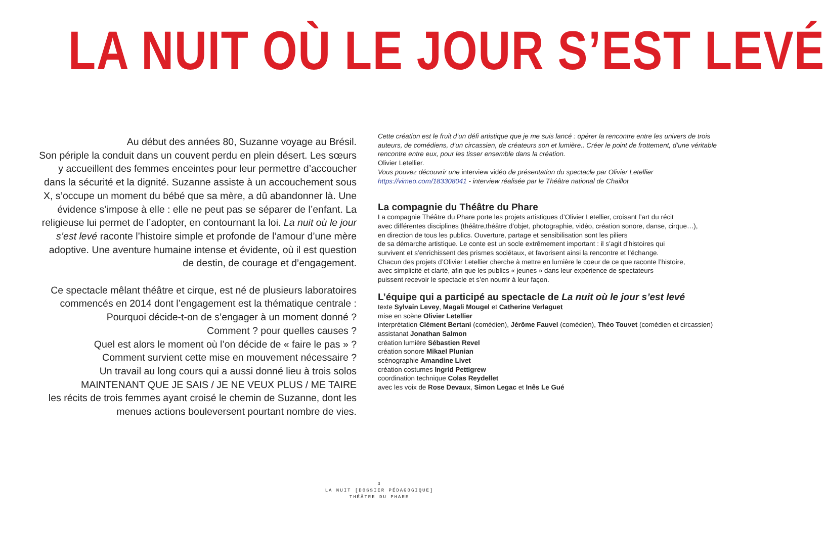LA NUIT OÙ LE JOUR S’EST LEVÉ
Au début des années 80, Suzanne voyage au Brésil.
Son périple la conduit dans un couvent perdu en plein désert. Les sœurs y accueillent des femmes enceintes pour leur permettre d’accoucher dans la sécurité et la dignité. Suzanne assiste à un accouchement sous X, s’occupe un moment du bébé que sa mère, a dû abandonner là. Une évidence s’impose à elle : elle ne peut pas se séparer de l’enfant. La religieuse lui permet de l’adopter, en contournant la loi. La nuit où le jour s’est levé raconte l’histoire simple et profonde de l’amour d’une mère adoptive. Une aventure humaine intense et évidente, où il est question de destin, de courage et d’engagement.
Ce spectacle mêlant théâtre et cirque, est né de plusieurs laboratoires commencés en 2014 dont l’engagement est la thématique centrale :
Pourquoi décide-t-on de s’engager à un moment donné ?
Comment ? pour quelles causes ?
Quel est alors le moment où l’on décide de « faire le pas » ?
Comment survient cette mise en mouvement nécessaire ?
Un travail au long cours qui a aussi donné lieu à trois solos
MAINTENANT QUE JE SAIS / JE NE VEUX PLUS / ME TAIRE
les récits de trois femmes ayant croisé le chemin de Suzanne, dont les menues actions bouleversent pourtant nombre de vies.
Cette création est le fruit d’un défi artistique que je me suis lancé : opérer la rencontre entre les univers de trois auteurs, de comédiens, d’un circassien, de créateurs son et lumière.. Créer le point de frottement, d’une véritable rencontre entre eux, pour les tisser ensemble dans la création.
Olivier Letellier.
Vous pouvez découvrir une interview vidéo de présentation du spectacle par Olivier Letellier
https://vimeo.com/183308041 - interview réalisée par le Théâtre national de Chaillot
La compagnie du Théâtre du Phare
La compagnie Théâtre du Phare porte les projets artistiques d’Olivier Letellier, croisant l’art du récit
avec différentes disciplines (théâtre,théâtre d’objet, photographie, vidéo, création sonore, danse, cirque…),
en direction de tous les publics. Ouverture, partage et sensibilisation sont les piliers
de sa démarche artistique. Le conte est un socle extrêmement important : il s’agit d’histoires qui
survivent et s’enrichissent des prismes sociétaux, et favorisent ainsi la rencontre et l’échange.
Chacun des projets d’Olivier Letellier cherche à mettre en lumière le coeur de ce que raconte l’histoire,
avec simplicité et clarté, afin que les publics « jeunes » dans leur expérience de spectateurs
puissent recevoir le spectacle et s’en nourrir à leur façon.
L’équipe qui a participé au spectacle de La nuit où le jour s’est levé
texte Sylvain Levey, Magali Mougel et Catherine Verlaguet
mise en scène Olivier Letellier
interprétation Clément Bertani (comédien), Jérôme Fauvel (comédien), Théo Touvet (comédien et circassien)
assistanat Jonathan Salmon
création lumière Sébastien Revel
création sonore Mikael Plunian
scénographie Amandine Livet
création costumes Ingrid Pettigrew
coordination technique Colas Reydellet
avec les voix de Rose Devaux, Simon Legac et Inês Le Gué
3
LA NUIT [DOSSIER PÉDAGOGIQUE]
THÉÂTRE DU PHARE